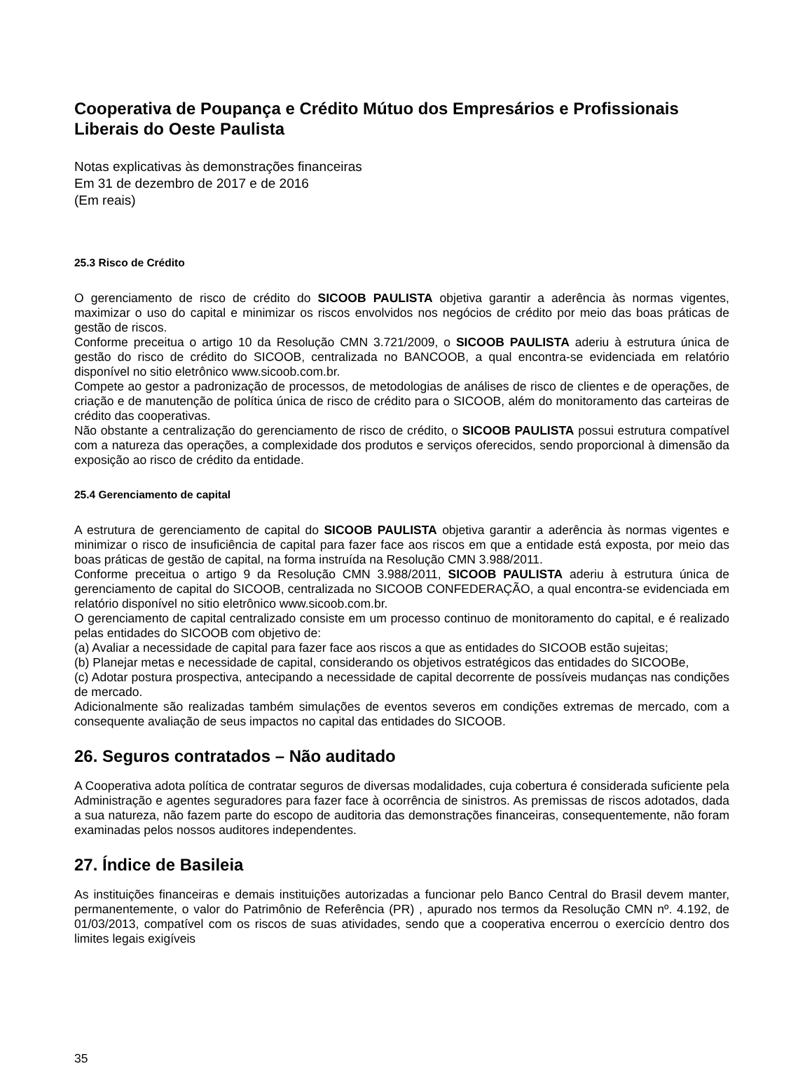Cooperativa de Poupança e Crédito Mútuo dos Empresários e Profissionais Liberais do Oeste Paulista
Notas explicativas às demonstrações financeiras
Em 31 de dezembro de 2017 e de 2016
(Em reais)
25.3 Risco de Crédito
O gerenciamento de risco de crédito do SICOOB PAULISTA objetiva garantir a aderência às normas vigentes, maximizar o uso do capital e minimizar os riscos envolvidos nos negócios de crédito por meio das boas práticas de gestão de riscos.
Conforme preceitua o artigo 10 da Resolução CMN 3.721/2009, o SICOOB PAULISTA aderiu à estrutura única de gestão do risco de crédito do SICOOB, centralizada no BANCOOB, a qual encontra-se evidenciada em relatório disponível no sitio eletrônico www.sicoob.com.br.
Compete ao gestor a padronização de processos, de metodologias de análises de risco de clientes e de operações, de criação e de manutenção de política única de risco de crédito para o SICOOB, além do monitoramento das carteiras de crédito das cooperativas.
Não obstante a centralização do gerenciamento de risco de crédito, o SICOOB PAULISTA possui estrutura compatível com a natureza das operações, a complexidade dos produtos e serviços oferecidos, sendo proporcional à dimensão da exposição ao risco de crédito da entidade.
25.4 Gerenciamento de capital
A estrutura de gerenciamento de capital do SICOOB PAULISTA objetiva garantir a aderência às normas vigentes e minimizar o risco de insuficiência de capital para fazer face aos riscos em que a entidade está exposta, por meio das boas práticas de gestão de capital, na forma instruída na Resolução CMN 3.988/2011.
Conforme preceitua o artigo 9 da Resolução CMN 3.988/2011, SICOOB PAULISTA aderiu à estrutura única de gerenciamento de capital do SICOOB, centralizada no SICOOB CONFEDERAÇÃO, a qual encontra-se evidenciada em relatório disponível no sitio eletrônico www.sicoob.com.br.
O gerenciamento de capital centralizado consiste em um processo continuo de monitoramento do capital, e é realizado pelas entidades do SICOOB com objetivo de:
(a) Avaliar a necessidade de capital para fazer face aos riscos a que as entidades do SICOOB estão sujeitas;
(b) Planejar metas e necessidade de capital, considerando os objetivos estratégicos das entidades do SICOOBe,
(c) Adotar postura prospectiva, antecipando a necessidade de capital decorrente de possíveis mudanças nas condições de mercado.
Adicionalmente são realizadas também simulações de eventos severos em condições extremas de mercado, com a consequente avaliação de seus impactos no capital das entidades do SICOOB.
26. Seguros contratados – Não auditado
A Cooperativa adota política de contratar seguros de diversas modalidades, cuja cobertura é considerada suficiente pela Administração e agentes seguradores para fazer face à ocorrência de sinistros. As premissas de riscos adotados, dada a sua natureza, não fazem parte do escopo de auditoria das demonstrações financeiras, consequentemente, não foram examinadas pelos nossos auditores independentes.
27. Índice de Basileia
As instituições financeiras e demais instituições autorizadas a funcionar pelo Banco Central do Brasil devem manter, permanentemente, o valor do Patrimônio de Referência (PR) , apurado nos termos da Resolução CMN nº. 4.192, de 01/03/2013, compatível com os riscos de suas atividades, sendo que a cooperativa encerrou o exercício dentro dos limites legais exigíveis
35